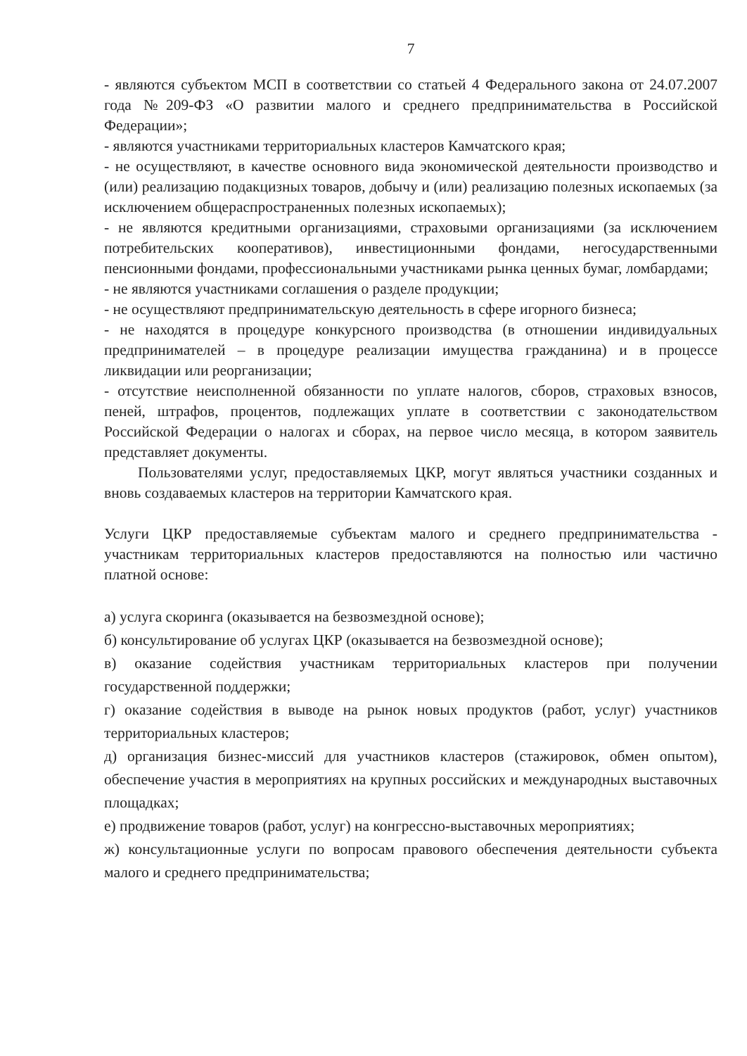7
- являются субъектом МСП в соответствии со статьей 4 Федерального закона от 24.07.2007 года №209-ФЗ «О развитии малого и среднего предпринимательства в Российской Федерации»;
- являются участниками территориальных кластеров Камчатского края;
- не осуществляют, в качестве основного вида экономической деятельности производство и (или) реализацию подакцизных товаров, добычу и (или) реализацию полезных ископаемых (за исключением общераспространенных полезных ископаемых);
- не являются кредитными организациями, страховыми организациями (за исключением потребительских кооперативов), инвестиционными фондами, негосударственными пенсионными фондами, профессиональными участниками рынка ценных бумаг, ломбардами;
- не являются участниками соглашения о разделе продукции;
- не осуществляют предпринимательскую деятельность в сфере игорного бизнеса;
- не находятся в процедуре конкурсного производства (в отношении индивидуальных предпринимателей – в процедуре реализации имущества гражданина) и в процессе ликвидации или реорганизации;
- отсутствие неисполненной обязанности по уплате налогов, сборов, страховых взносов, пеней, штрафов, процентов, подлежащих уплате в соответствии с законодательством Российской Федерации о налогах и сборах, на первое число месяца, в котором заявитель представляет документы.
Пользователями услуг, предоставляемых ЦКР, могут являться участники созданных и вновь создаваемых кластеров на территории Камчатского края.
Услуги ЦКР предоставляемые субъектам малого и среднего предпринимательства - участникам территориальных кластеров предоставляются на полностью или частично платной основе:
а) услуга скоринга (оказывается на безвозмездной основе);
б) консультирование об услугах ЦКР (оказывается на безвозмездной основе);
в) оказание содействия участникам территориальных кластеров при получении государственной поддержки;
г) оказание содействия в выводе на рынок новых продуктов (работ, услуг) участников территориальных кластеров;
д) организация бизнес-миссий для участников кластеров (стажировок, обмен опытом), обеспечение участия в мероприятиях на крупных российских и международных выставочных площадках;
е) продвижение товаров (работ, услуг) на конгрессно-выставочных мероприятиях;
ж) консультационные услуги по вопросам правового обеспечения деятельности субъекта малого и среднего предпринимательства;